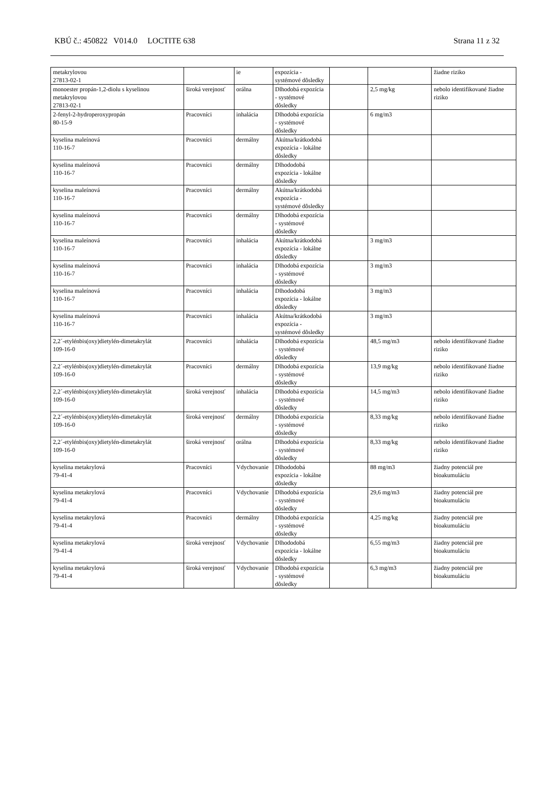KBÚ č.: 450822 V014.0 LOCTITE 638 Strana 11 z 32
| metakrylovou 27813-02-1 | | ie | expozícia - systémové dôsledky | | | žiadne riziko |
| monoester propán-1,2-diolu s kyselinou metakrylovou 27813-02-1 | široká verejnosť | orálna | Dlhodobá expozícia - systémové dôsledky | | 2,5 mg/kg | nebolo identifikované žiadne riziko |
| 2-fenyl-2-hydroperoxypropán 80-15-9 | Pracovníci | inhalácia | Dlhodobá expozícia - systémové dôsledky | | 6 mg/m3 | |
| kyselina maleínová 110-16-7 | Pracovníci | dermálny | Akútna/krátkodobá expozícia - lokálne dôsledky | | | |
| kyselina maleínová 110-16-7 | Pracovníci | dermálny | Dlhododobá expozícia - lokálne dôsledky | | | |
| kyselina maleínová 110-16-7 | Pracovníci | dermálny | Akútna/krátkodobá expozícia - systémové dôsledky | | | |
| kyselina maleínová 110-16-7 | Pracovníci | dermálny | Dlhodobá expozícia - systémové dôsledky | | | |
| kyselina maleínová 110-16-7 | Pracovníci | inhalácia | Akútna/krátkodobá expozícia - lokálne dôsledky | | 3 mg/m3 | |
| kyselina maleínová 110-16-7 | Pracovníci | inhalácia | Dlhodobá expozícia - systémové dôsledky | | 3 mg/m3 | |
| kyselina maleínová 110-16-7 | Pracovníci | inhalácia | Dlhododobá expozícia - lokálne dôsledky | | 3 mg/m3 | |
| kyselina maleínová 110-16-7 | Pracovníci | inhalácia | Akútna/krátkodobá expozícia - systémové dôsledky | | 3 mg/m3 | |
| 2,2´-etylénbis(oxy)dietylén-dimetakrylát 109-16-0 | Pracovníci | inhalácia | Dlhodobá expozícia - systémové dôsledky | | 48,5 mg/m3 | nebolo identifikované žiadne riziko |
| 2,2´-etylénbis(oxy)dietylén-dimetakrylát 109-16-0 | Pracovníci | dermálny | Dlhodobá expozícia - systémové dôsledky | | 13,9 mg/kg | nebolo identifikované žiadne riziko |
| 2,2´-etylénbis(oxy)dietylén-dimetakrylát 109-16-0 | široká verejnosť | inhalácia | Dlhodobá expozícia - systémové dôsledky | | 14,5 mg/m3 | nebolo identifikované žiadne riziko |
| 2,2´-etylénbis(oxy)dietylén-dimetakrylát 109-16-0 | široká verejnosť | dermálny | Dlhodobá expozícia - systémové dôsledky | | 8,33 mg/kg | nebolo identifikované žiadne riziko |
| 2,2´-etylénbis(oxy)dietylén-dimetakrylát 109-16-0 | široká verejnosť | orálna | Dlhodobá expozícia - systémové dôsledky | | 8,33 mg/kg | nebolo identifikované žiadne riziko |
| kyselina metakrylová 79-41-4 | Pracovníci | Vdychovanie | Dlhododobá expozícia - lokálne dôsledky | | 88 mg/m3 | žiadny potenciál pre bioakumuláciu |
| kyselina metakrylová 79-41-4 | Pracovníci | Vdychovanie | Dlhodobá expozícia - systémové dôsledky | | 29,6 mg/m3 | žiadny potenciál pre bioakumuláciu |
| kyselina metakrylová 79-41-4 | Pracovníci | dermálny | Dlhodobá expozícia - systémové dôsledky | | 4,25 mg/kg | žiadny potenciál pre bioakumuláciu |
| kyselina metakrylová 79-41-4 | široká verejnosť | Vdychovanie | Dlhododobá expozícia - lokálne dôsledky | | 6,55 mg/m3 | žiadny potenciál pre bioakumuláciu |
| kyselina metakrylová 79-41-4 | široká verejnosť | Vdychovanie | Dlhodobá expozícia - systémové dôsledky | | 6,3 mg/m3 | žiadny potenciál pre bioakumuláciu |